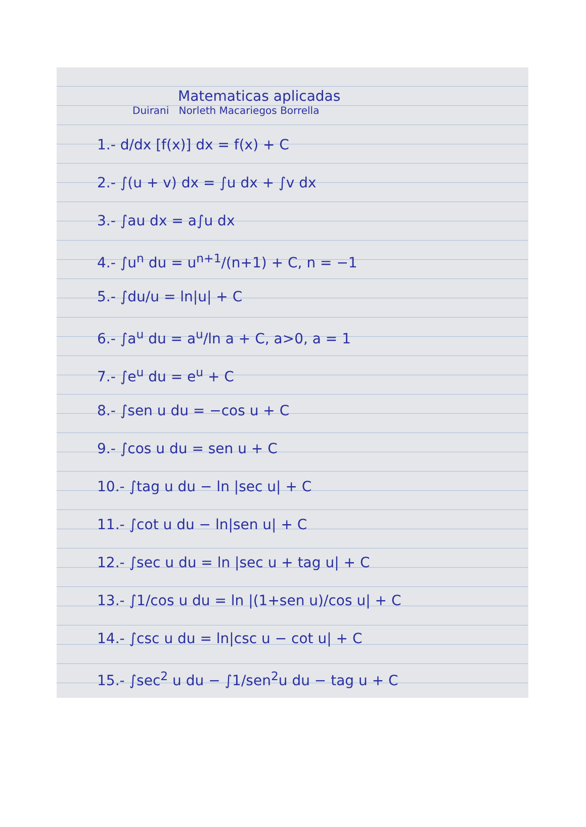Matematicas aplicadas
Duirani Norleth Macariegos Borrella
1.- d/dx [f(x)] dx = f(x) + C
2.- ∫(u + v) dx = ∫u dx + ∫v dx
3.- ∫au dx = a∫u dx
4.- ∫u<sup>n</sup> du = u<sup>n+1</sup>/(n+1) + C, n = −1
5.- ∫du/u = ln|u| + C
6.- ∫a<sup>u</sup> du = a<sup>u</sup>/ln a + C, a>0, a = 1
7.- ∫e<sup>u</sup> du = e<sup>u</sup> + C
8.- ∫sen u du = −cos u + C
9.- ∫cos u du = sen u + C
10.- ∫tag u du − ln |sec u| + C
11.- ∫cot u du − ln|sen u| + C
12.- ∫sec u du = ln |sec u + tag u| + C
13.- ∫1/cos u du = ln |(1+sen u)/cos u| + C
14.- ∫csc u du = ln|csc u − cot u| + C
15.- ∫sec<sup>2</sup> u du − ∫1/sen<sup>2</sup>u du − tag u + C